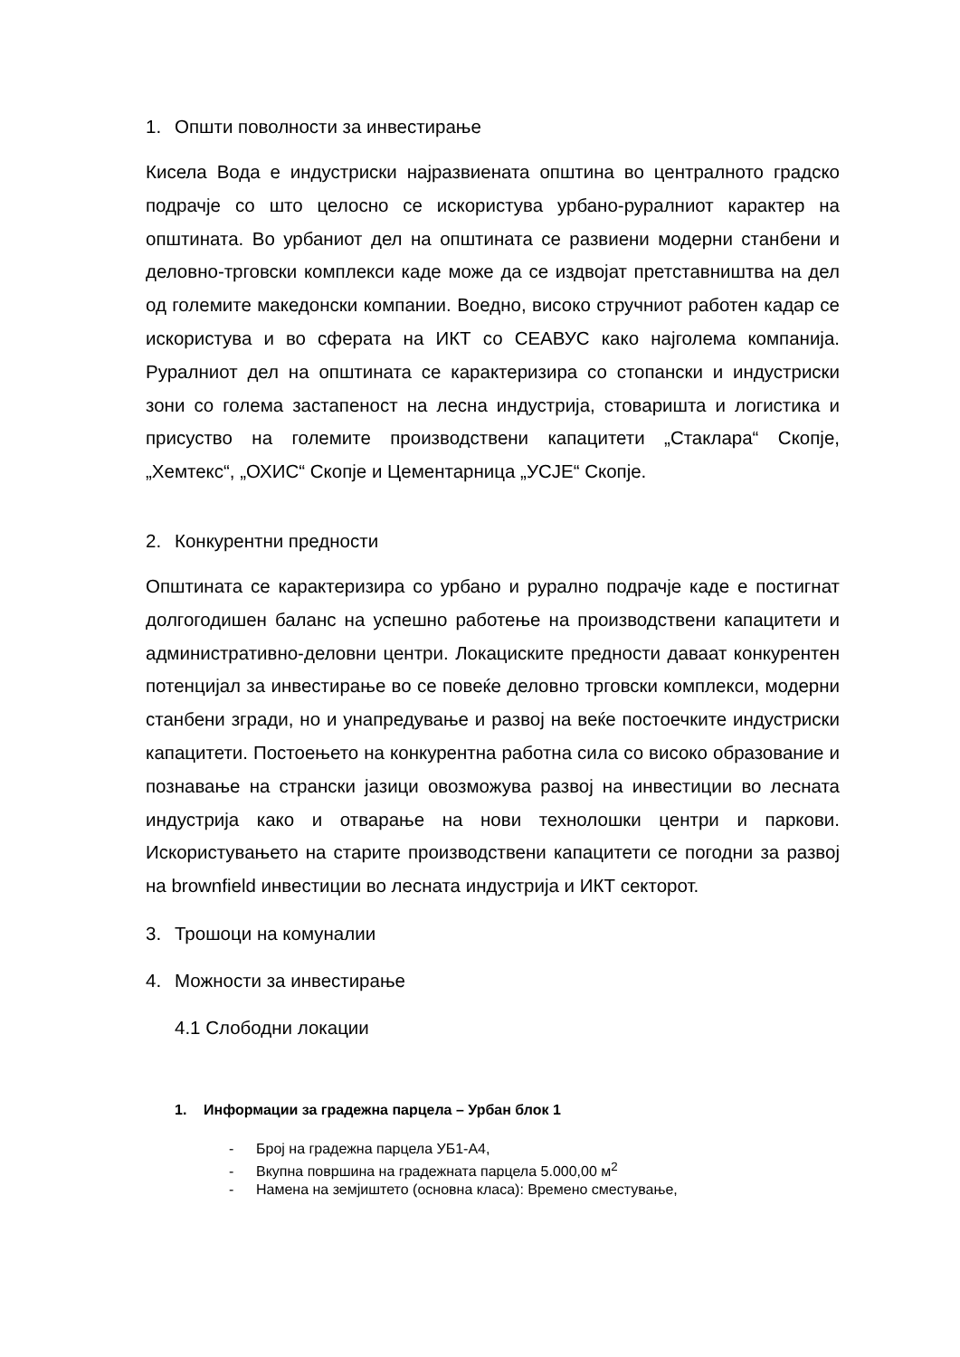1. Општи поволности за инвестирање
Кисела Вода е индустриски најразвиената општина во централното градско подрачје со што целосно се искористува урбано-руралниот карактер на општината. Во урбаниот дел на општината се развиени модерни станбени и деловно-трговски комплекси каде може да се издвојат претставништва на дел од големите македонски компании. Воедно, високо стручниот работен кадар се искористува и во сферата на ИКТ со СЕАВУС како најголема компанија. Руралниот дел на општината се карактеризира со стопански и индустриски зони со голема застапеност на лесна индустрија, стоваришта и логистика и присуство на големите производствени капацитети „Стаклара“ Скопје, „Хемтекс“, „ОХИС“ Скопје и Цементарница „УСЈЕ“ Скопје.
2. Конкурентни предности
Општината се карактеризира со урбано и рурално подрачје каде е постигнат долгогодишен баланс на успешно работење на производствени капацитети и административно-деловни центри. Локациските предности даваат конкурентен потенцијал за инвестирање во се повеќе деловно трговски комплекси, модерни станбени згради, но и унапредување и развој на веќе постоечките индустриски капацитети. Постоењето на конкурентна работна сила со високо образование и познавање на странски јазици овозможува развој на инвестиции во лесната индустрија како и отварање на нови технолошки центри и паркови. Искористувањето на старите производствени капацитети се погодни за развој на brownfield инвестиции во лесната индустрија и ИКТ секторот.
3. Трошоци на комуналии
4. Можности за инвестирање
4.1 Слободни локации
1. Информации за градежна парцела – Урбан блок 1
- Број на градежна парцела УБ1-А4,
- Вкупна површина на градежната парцела 5.000,00 м<sup>2</sup>
- Намена на земјиштето (основна класа): Времено сместување,